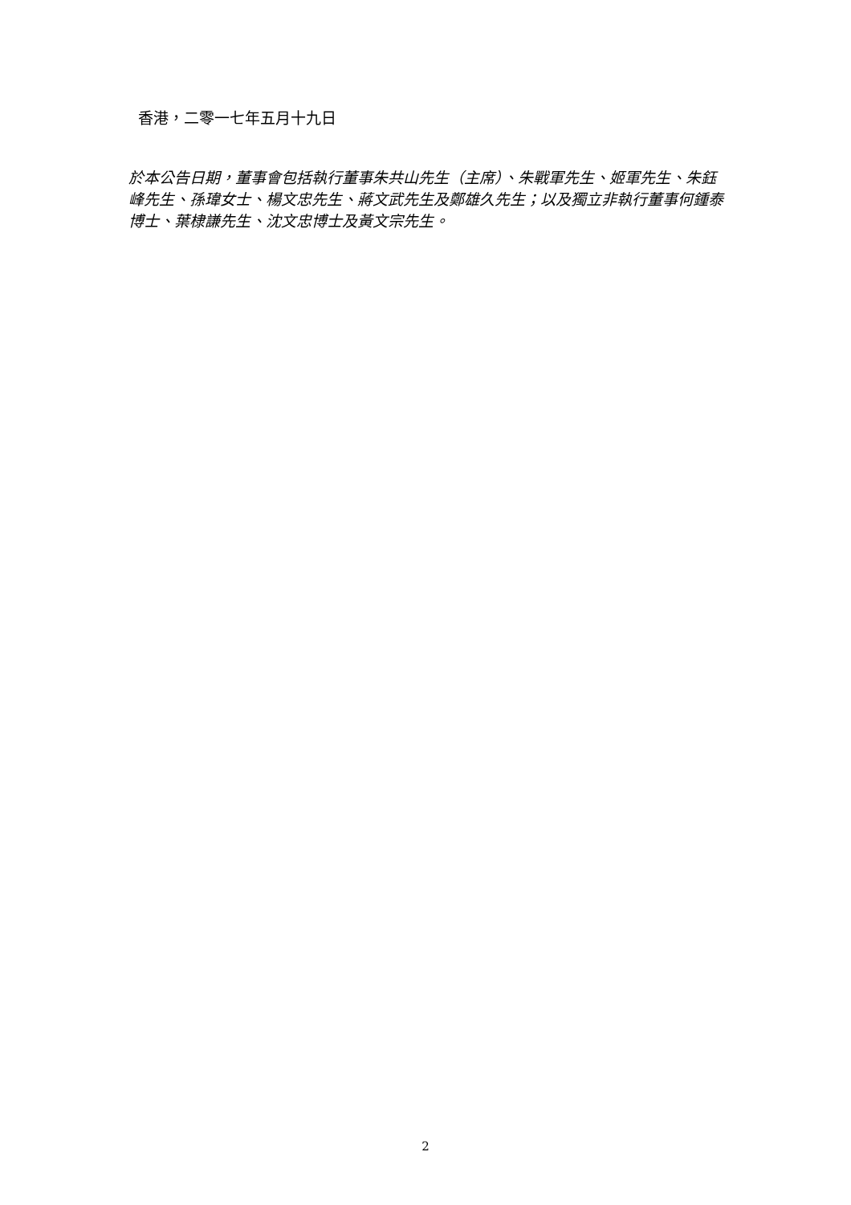香港，二零一七年五月十九日
於本公告日期，董事會包括執行董事朱共山先生（主席）、朱戰軍先生、姬軍先生、朱鈺峰先生、孫瑋女士、楊文忠先生、蔣文武先生及鄭雄久先生；以及獨立非執行董事何鍾泰博士、葉棣謙先生、沈文忠博士及黃文宗先生。
2